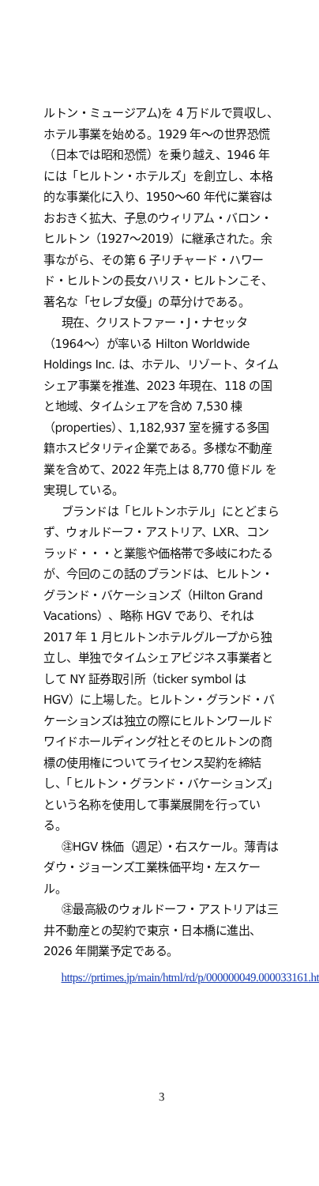ルトン・ミュージアム)を 4 万ドルで買収し、ホテル事業を始める。1929 年～の世界恐慌（日本では昭和恐慌）を乗り越え、1946 年には「ヒルトン・ホテルズ」を創立し、本格的な事業化に入り、1950～60 年代に業容はおおきく拡大、子息のウィリアム・バロン・ヒルトン（1927～2019）に継承された。余事ながら、その第 6 子リチャード・ハワード・ヒルトンの長女ハリス・ヒルトンこそ、著名な「セレブ女優」の草分けである。
現在、クリストファー・J・ナセッタ（1964～）が率いる Hilton Worldwide Holdings Inc. は、ホテル、リゾート、タイムシェア事業を推進、2023 年現在、118 の国と地域、タイムシェアを含め 7,530 棟（properties）、1,182,937 室を擁する多国籍ホスピタリティ企業である。多様な不動産業を含めて、2022 年売上は 8,770 億ドル を実現している。
ブランドは「ヒルトンホテル」にとどまらず、ウォルドーフ・アストリア、LXR、コンラッド・・・と業態や価格帯で多岐にわたるが、今回のこの話のブランドは、ヒルトン・グランド・バケーションズ（Hilton Grand Vacations）、略称 HGV であり、それは 2017 年 1 月ヒルトンホテルグループから独立し、単独でタイムシェアビジネス事業者として NY 証券取引所（ticker symbol は HGV）に上場した。ヒルトン・グランド・バケーションズは独立の際にヒルトンワールドワイドホールディング社とそのヒルトンの商標の使用権についてライセンス契約を締結し、「ヒルトン・グランド・バケーションズ」という名称を使用して事業展開を行っている。
㊟HGV 株価（週足）・右スケール。薄青はダウ・ジョーンズ工業株価平均・左スケール。
㊟最高級のウォルドーフ・アストリアは三井不動産との契約で東京・日本橋に進出、2026 年開業予定である。
https://prtimes.jp/main/html/rd/p/000000049.000033161.html
3